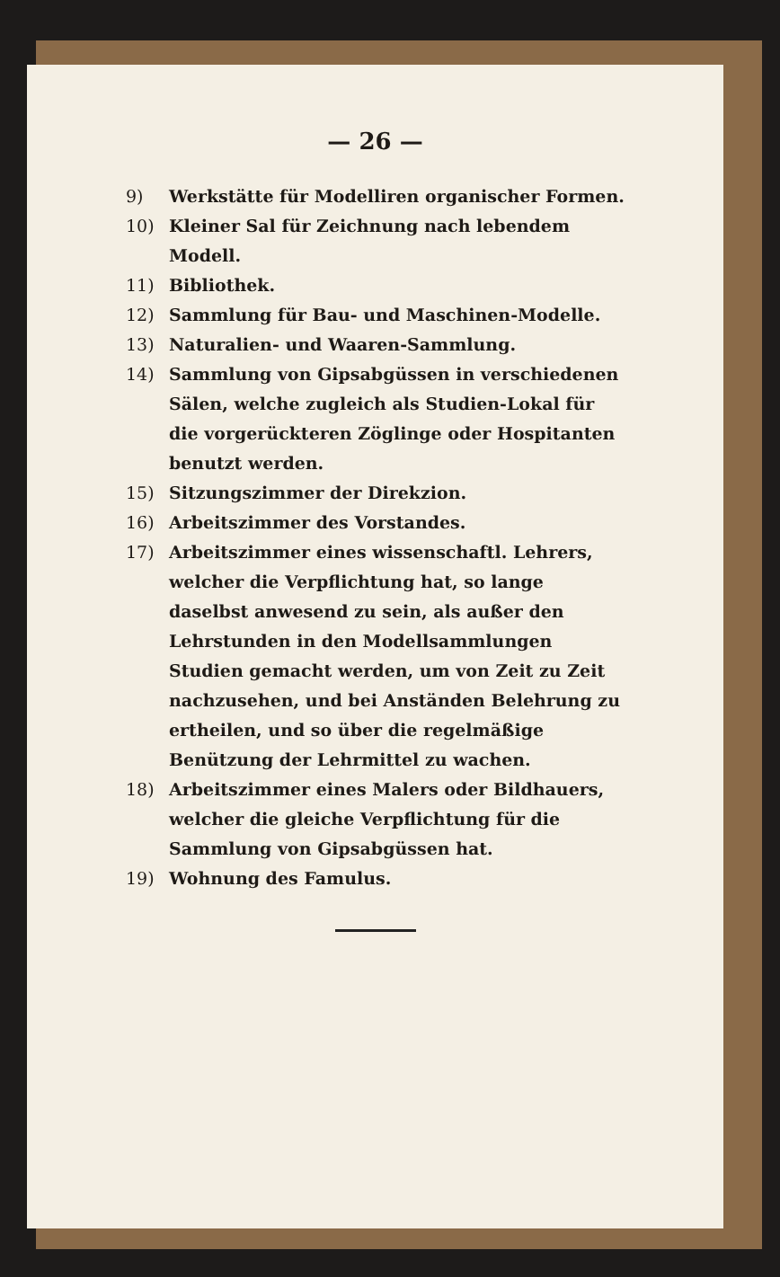— 26 —
9) Werkstätte für Modelliren organischer Formen.
10) Kleiner Sal für Zeichnung nach lebendem Modell.
11) Bibliothek.
12) Sammlung für Bau- und Maschinen-Modelle.
13) Naturalien- und Waaren-Sammlung.
14) Sammlung von Gipsabgüssen in verschiedenen Sälen, welche zugleich als Studien-Lokal für die vorgerückteren Zöglinge oder Hospitanten benutzt werden.
15) Sitzungszimmer der Direkzion.
16) Arbeitszimmer des Vorstandes.
17) Arbeitszimmer eines wissenschaftl. Lehrers, welcher die Verpflichtung hat, so lange daselbst anwesend zu sein, als außer den Lehrstunden in den Modellsammlungen Studien gemacht werden, um von Zeit zu Zeit nachzusehen, und bei Anständen Belehrung zu ertheilen, und so über die regelmäßige Benützung der Lehrmittel zu wachen.
18) Arbeitszimmer eines Malers oder Bildhauers, welcher die gleiche Verpflichtung für die Sammlung von Gipsabgüssen hat.
19) Wohnung des Famulus.